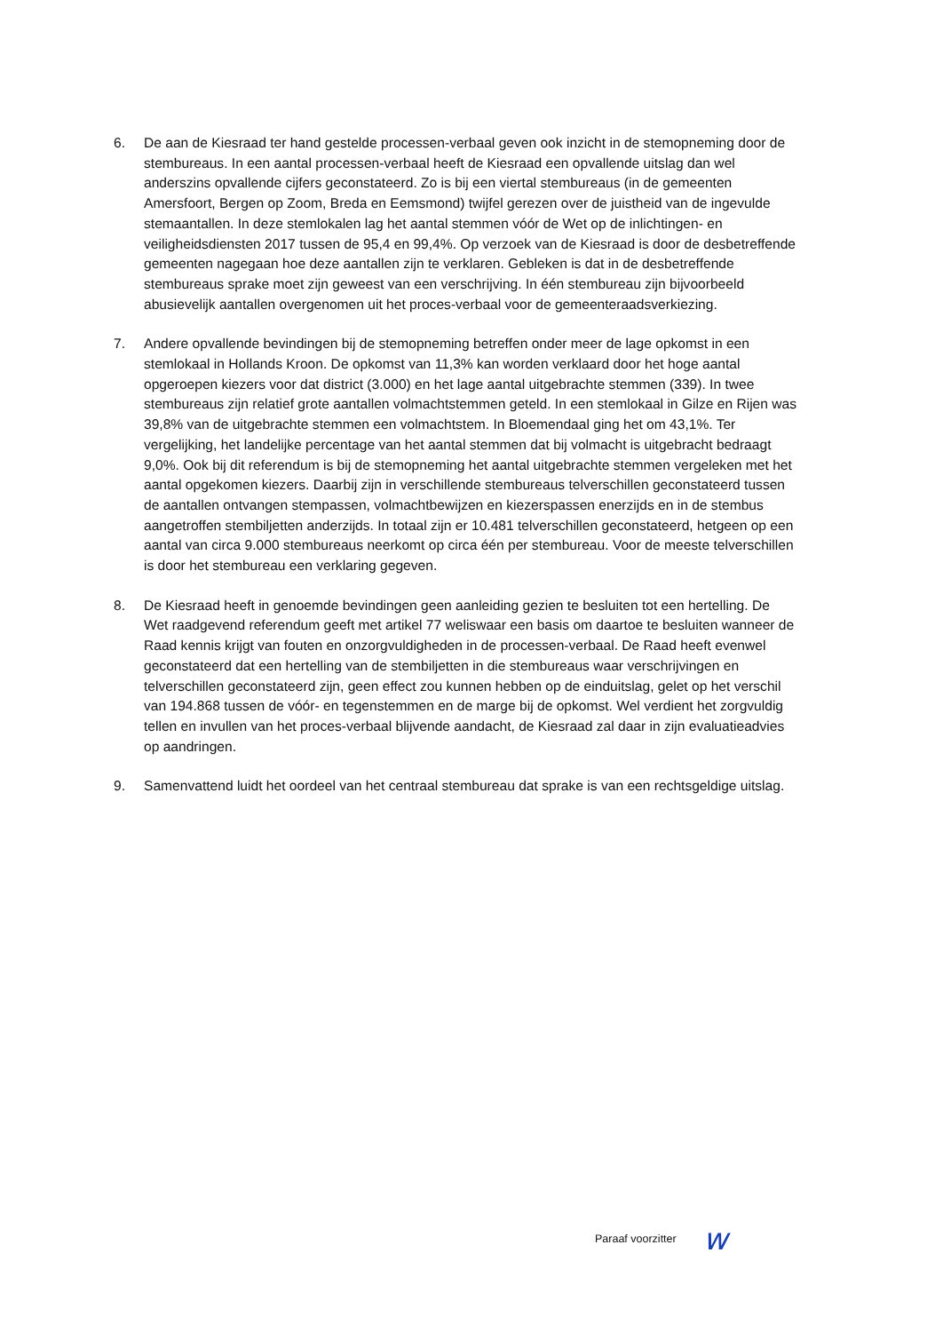6. De aan de Kiesraad ter hand gestelde processen-verbaal geven ook inzicht in de stemopneming door de stembureaus. In een aantal processen-verbaal heeft de Kiesraad een opvallende uitslag dan wel anderszins opvallende cijfers geconstateerd. Zo is bij een viertal stembureaus (in de gemeenten Amersfoort, Bergen op Zoom, Breda en Eemsmond) twijfel gerezen over de juistheid van de ingevulde stemaantallen. In deze stemlokalen lag het aantal stemmen vóór de Wet op de inlichtingen- en veiligheidsdiensten 2017 tussen de 95,4 en 99,4%. Op verzoek van de Kiesraad is door de desbetreffende gemeenten nagegaan hoe deze aantallen zijn te verklaren. Gebleken is dat in de desbetreffende stembureaus sprake moet zijn geweest van een verschrijving. In één stembureau zijn bijvoorbeeld abusievelijk aantallen overgenomen uit het proces-verbaal voor de gemeenteraadsverkiezing.
7. Andere opvallende bevindingen bij de stemopneming betreffen onder meer de lage opkomst in een stemlokaal in Hollands Kroon. De opkomst van 11,3% kan worden verklaard door het hoge aantal opgeroepen kiezers voor dat district (3.000) en het lage aantal uitgebrachte stemmen (339). In twee stembureaus zijn relatief grote aantallen volmachtstemmen geteld. In een stemlokaal in Gilze en Rijen was 39,8% van de uitgebrachte stemmen een volmachtstem. In Bloemendaal ging het om 43,1%. Ter vergelijking, het landelijke percentage van het aantal stemmen dat bij volmacht is uitgebracht bedraagt 9,0%. Ook bij dit referendum is bij de stemopneming het aantal uitgebrachte stemmen vergeleken met het aantal opgekomen kiezers. Daarbij zijn in verschillende stembureaus telverschillen geconstateerd tussen de aantallen ontvangen stempassen, volmachtbewijzen en kiezerspassen enerzijds en in de stembus aangetroffen stembiljetten anderzijds. In totaal zijn er 10.481 telverschillen geconstateerd, hetgeen op een aantal van circa 9.000 stembureaus neerkomt op circa één per stembureau. Voor de meeste telverschillen is door het stembureau een verklaring gegeven.
8. De Kiesraad heeft in genoemde bevindingen geen aanleiding gezien te besluiten tot een hertelling. De Wet raadgevend referendum geeft met artikel 77 weliswaar een basis om daartoe te besluiten wanneer de Raad kennis krijgt van fouten en onzorgvuldigheden in de processen-verbaal. De Raad heeft evenwel geconstateerd dat een hertelling van de stembiljetten in die stembureaus waar verschrijvingen en telverschillen geconstateerd zijn, geen effect zou kunnen hebben op de einduitslag, gelet op het verschil van 194.868 tussen de vóór- en tegenstemmen en de marge bij de opkomst. Wel verdient het zorgvuldig tellen en invullen van het proces-verbaal blijvende aandacht, de Kiesraad zal daar in zijn evaluatieadvies op aandringen.
9. Samenvattend luidt het oordeel van het centraal stembureau dat sprake is van een rechtsgeldige uitslag.
Paraaf voorzitter w